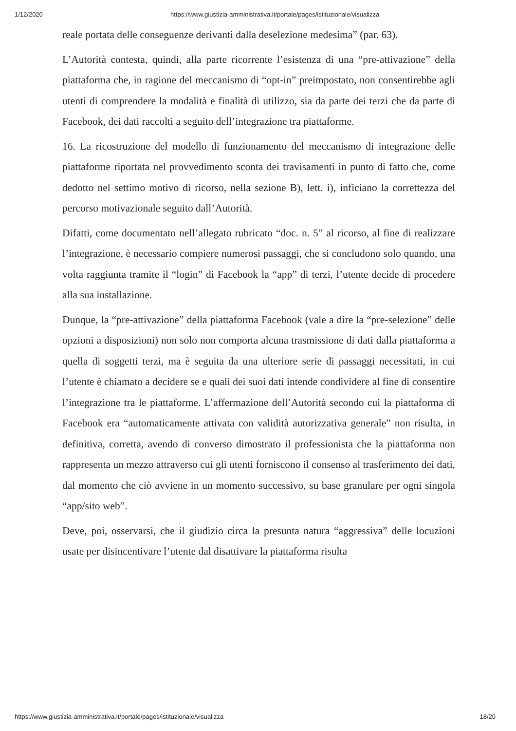1/12/2020 https://www.giustizia-amministrativa.it/portale/pages/istituzionale/visualizza
reale portata delle conseguenze derivanti dalla deselezione medesima” (par. 63).
L’Autorità contesta, quindi, alla parte ricorrente l’esistenza di una “pre-attivazione” della piattaforma che, in ragione del meccanismo di “opt-in” preimpostato, non consentirebbe agli utenti di comprendere la modalità e finalità di utilizzo, sia da parte dei terzi che da parte di Facebook, dei dati raccolti a seguito dell’integrazione tra piattaforme.
16. La ricostruzione del modello di funzionamento del meccanismo di integrazione delle piattaforme riportata nel provvedimento sconta dei travisamenti in punto di fatto che, come dedotto nel settimo motivo di ricorso, nella sezione B), lett. i), inficiano la correttezza del percorso motivazionale seguito dall’Autorità.
Difatti, come documentato nell’allegato rubricato “doc. n. 5” al ricorso, al fine di realizzare l’integrazione, è necessario compiere numerosi passaggi, che si concludono solo quando, una volta raggiunta tramite il “login” di Facebook la “app” di terzi, l’utente decide di procedere alla sua installazione.
Dunque, la “pre-attivazione” della piattaforma Facebook (vale a dire la “pre-selezione” delle opzioni a disposizioni) non solo non comporta alcuna trasmissione di dati dalla piattaforma a quella di soggetti terzi, ma è seguita da una ulteriore serie di passaggi necessitati, in cui l’utente è chiamato a decidere se e quali dei suoi dati intende condividere al fine di consentire l’integrazione tra le piattaforme. L’affermazione dell’Autorità secondo cui la piattaforma di Facebook era “automaticamente attivata con validità autorizzativa generale” non risulta, in definitiva, corretta, avendo di converso dimostrato il professionista che la piattaforma non rappresenta un mezzo attraverso cui gli utenti forniscono il consenso al trasferimento dei dati, dal momento che ciò avviene in un momento successivo, su base granulare per ogni singola “app/sito web”.
Deve, poi, osservarsi, che il giudizio circa la presunta natura “aggressiva” delle locuzioni usate per disincentivare l’utente dal disattivare la piattaforma risulta
https://www.giustizia-amministrativa.it/portale/pages/istituzionale/visualizza 18/20